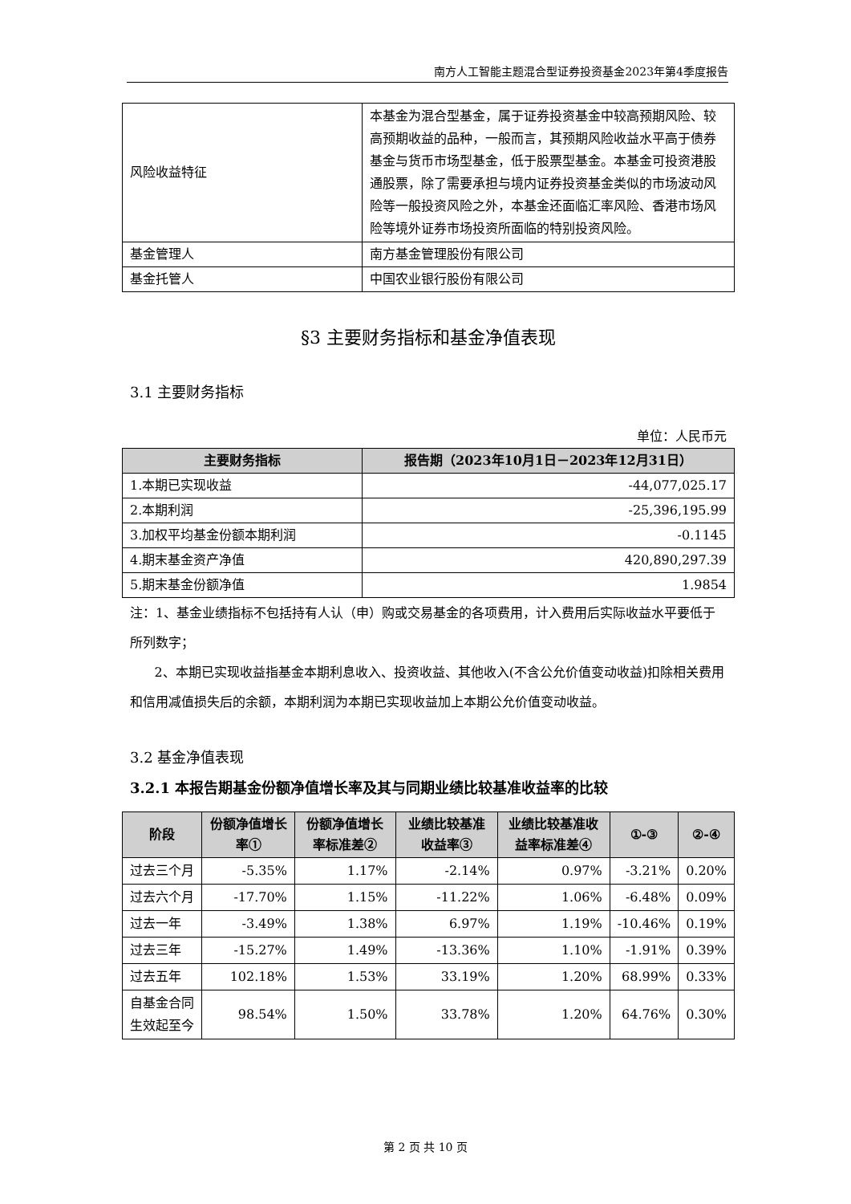南方人工智能主题混合型证券投资基金2023年第4季度报告
| 风险收益特征 | 本基金为混合型基金，属于证券投资基金中较高预期风险、较高预期收益的品种，一般而言，其预期风险收益水平高于债券基金与货币市场型基金，低于股票型基金。本基金可投资港股通股票，除了需要承担与境内证券投资基金类似的市场波动风险等一般投资风险之外，本基金还面临汇率风险、香港市场风险等境外证券市场投资所面临的特别投资风险。 |
| 基金管理人 | 南方基金管理股份有限公司 |
| 基金托管人 | 中国农业银行股份有限公司 |
§3 主要财务指标和基金净值表现
3.1 主要财务指标
单位：人民币元
| 主要财务指标 | 报告期（2023年10月1日－2023年12月31日） |
| --- | --- |
| 1.本期已实现收益 | -44,077,025.17 |
| 2.本期利润 | -25,396,195.99 |
| 3.加权平均基金份额本期利润 | -0.1145 |
| 4.期末基金资产净值 | 420,890,297.39 |
| 5.期末基金份额净值 | 1.9854 |
注：1、基金业绩指标不包括持有人认（申）购或交易基金的各项费用，计入费用后实际收益水平要低于所列数字；
2、本期已实现收益指基金本期利息收入、投资收益、其他收入(不含公允价值变动收益)扣除相关费用和信用减值损失后的余额，本期利润为本期已实现收益加上本期公允价值变动收益。
3.2 基金净值表现
3.2.1 本报告期基金份额净值增长率及其与同期业绩比较基准收益率的比较
| 阶段 | 份额净值增长率① | 份额净值增长率标准差② | 业绩比较基准收益率③ | 业绩比较基准收益率标准差④ | ①-③ | ②-④ |
| --- | --- | --- | --- | --- | --- | --- |
| 过去三个月 | -5.35% | 1.17% | -2.14% | 0.97% | -3.21% | 0.20% |
| 过去六个月 | -17.70% | 1.15% | -11.22% | 1.06% | -6.48% | 0.09% |
| 过去一年 | -3.49% | 1.38% | 6.97% | 1.19% | -10.46% | 0.19% |
| 过去三年 | -15.27% | 1.49% | -13.36% | 1.10% | -1.91% | 0.39% |
| 过去五年 | 102.18% | 1.53% | 33.19% | 1.20% | 68.99% | 0.33% |
| 自基金合同生效起至今 | 98.54% | 1.50% | 33.78% | 1.20% | 64.76% | 0.30% |
第 2 页 共 10 页